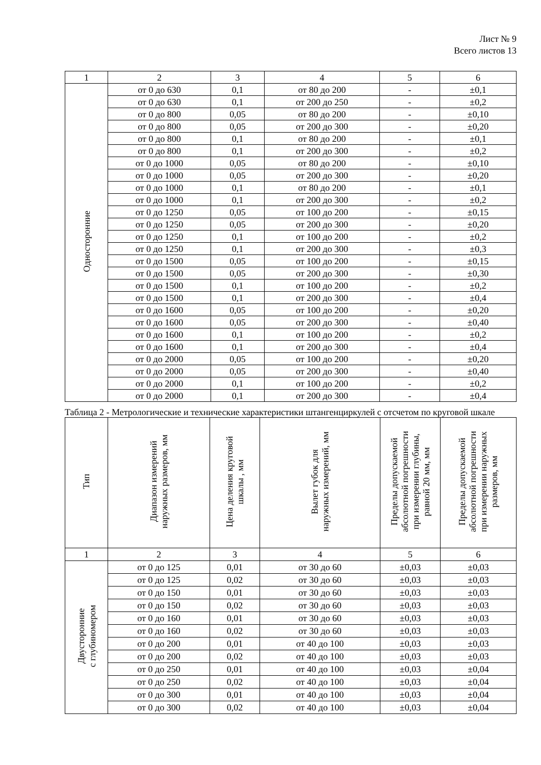Лист № 9
Всего листов 13
| 1 | 2 | 3 | 4 | 5 | 6 |
| Односторонние | от 0 до 630 | 0,1 | от 80 до 200 | - | ±0,1 |
| | от 0 до 630 | 0,1 | от 200 до 250 | - | ±0,2 |
| | от 0 до 800 | 0,05 | от 80 до 200 | - | ±0,10 |
| | от 0 до 800 | 0,05 | от 200 до 300 | - | ±0,20 |
| | от 0 до 800 | 0,1 | от 80 до 200 | - | ±0,1 |
| | от 0 до 800 | 0,1 | от 200 до 300 | - | ±0,2 |
| | от 0 до 1000 | 0,05 | от 80 до 200 | - | ±0,10 |
| | от 0 до 1000 | 0,05 | от 200 до 300 | - | ±0,20 |
| | от 0 до 1000 | 0,1 | от 80 до 200 | - | ±0,1 |
| | от 0 до 1000 | 0,1 | от 200 до 300 | - | ±0,2 |
| | от 0 до 1250 | 0,05 | от 100 до 200 | - | ±0,15 |
| | от 0 до 1250 | 0,05 | от 200 до 300 | - | ±0,20 |
| | от 0 до 1250 | 0,1 | от 100 до 200 | - | ±0,2 |
| | от 0 до 1250 | 0,1 | от 200 до 300 | - | ±0,3 |
| | от 0 до 1500 | 0,05 | от 100 до 200 | - | ±0,15 |
| | от 0 до 1500 | 0,05 | от 200 до 300 | - | ±0,30 |
| | от 0 до 1500 | 0,1 | от 100 до 200 | - | ±0,2 |
| | от 0 до 1500 | 0,1 | от 200 до 300 | - | ±0,4 |
| | от 0 до 1600 | 0,05 | от 100 до 200 | - | ±0,20 |
| | от 0 до 1600 | 0,05 | от 200 до 300 | - | ±0,40 |
| | от 0 до 1600 | 0,1 | от 100 до 200 | - | ±0,2 |
| | от 0 до 1600 | 0,1 | от 200 до 300 | - | ±0,4 |
| | от 0 до 2000 | 0,05 | от 100 до 200 | - | ±0,20 |
| | от 0 до 2000 | 0,05 | от 200 до 300 | - | ±0,40 |
| | от 0 до 2000 | 0,1 | от 100 до 200 | - | ±0,2 |
| | от 0 до 2000 | 0,1 | от 200 до 300 | - | ±0,4 |
Таблица 2 - Метрологические и технические характеристики штангенциркулей с отсчетом по круговой шкале
| Тип | Диапазон измерений наружных размеров, мм | Цена деления круговой шкалы , мм | Вылет губок для наружных измерений, мм | Пределы допускаемой абсолютной погрешности при измерении глубины, равной 20 мм, мм | Пределы допускаемой абсолютной погрешности при измерении наружных размеров, мм |
| --- | --- | --- | --- | --- | --- |
| 1 | 2 | 3 | 4 | 5 | 6 |
| Двусторонние с глубиномером | от 0 до 125 | 0,01 | от 30 до 60 | ±0,03 | ±0,03 |
| | от 0 до 125 | 0,02 | от 30 до 60 | ±0,03 | ±0,03 |
| | от 0 до 150 | 0,01 | от 30 до 60 | ±0,03 | ±0,03 |
| | от 0 до 150 | 0,02 | от 30 до 60 | ±0,03 | ±0,03 |
| | от 0 до 160 | 0,01 | от 30 до 60 | ±0,03 | ±0,03 |
| | от 0 до 160 | 0,02 | от 30 до 60 | ±0,03 | ±0,03 |
| | от 0 до 200 | 0,01 | от 40 до 100 | ±0,03 | ±0,03 |
| | от 0 до 200 | 0,02 | от 40 до 100 | ±0,03 | ±0,03 |
| | от 0 до 250 | 0,01 | от 40 до 100 | ±0,03 | ±0,04 |
| | от 0 до 250 | 0,02 | от 40 до 100 | ±0,03 | ±0,04 |
| | от 0 до 300 | 0,01 | от 40 до 100 | ±0,03 | ±0,04 |
| | от 0 до 300 | 0,02 | от 40 до 100 | ±0,03 | ±0,04 |